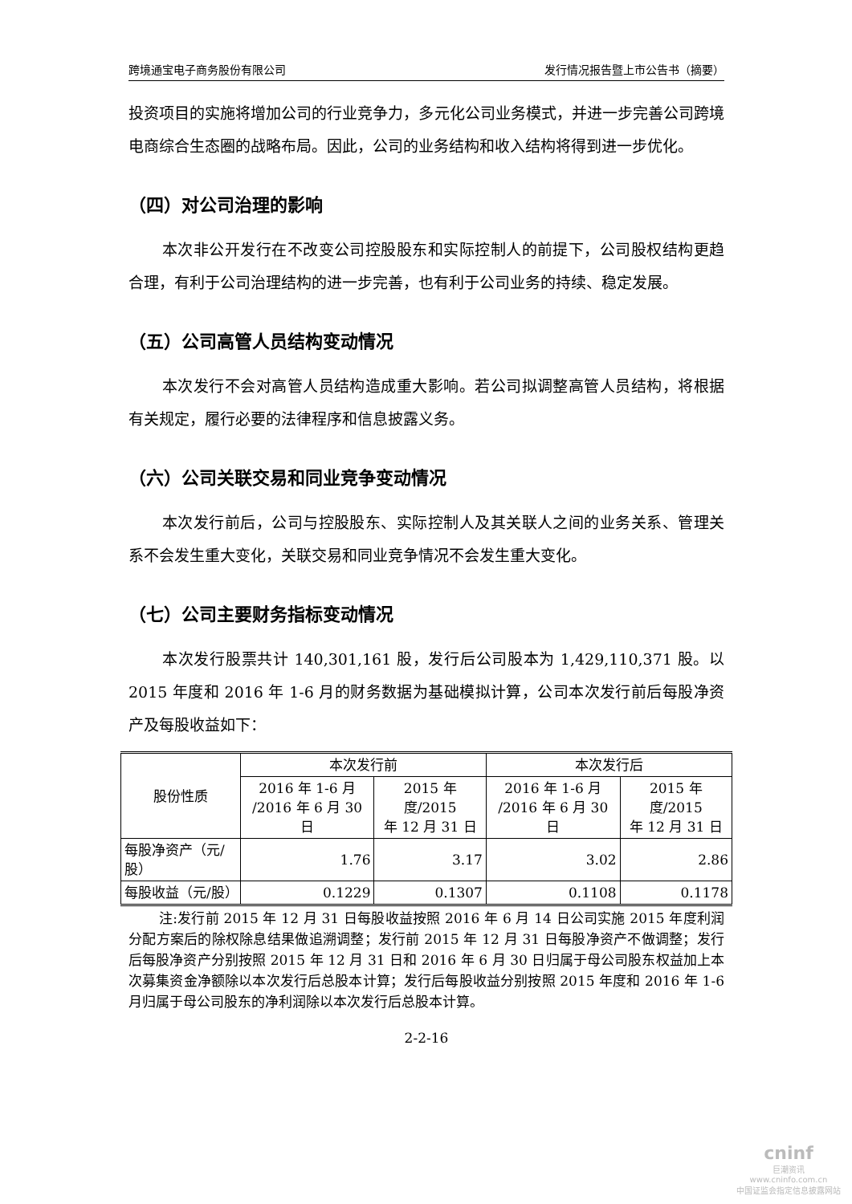跨境通宝电子商务股份有限公司 发行情况报告暨上市公告书（摘要）
投资项目的实施将增加公司的行业竞争力，多元化公司业务模式，并进一步完善公司跨境电商综合生态圈的战略布局。因此，公司的业务结构和收入结构将得到进一步优化。
（四）对公司治理的影响
本次非公开发行在不改变公司控股股东和实际控制人的前提下，公司股权结构更趋合理，有利于公司治理结构的进一步完善，也有利于公司业务的持续、稳定发展。
（五）公司高管人员结构变动情况
本次发行不会对高管人员结构造成重大影响。若公司拟调整高管人员结构，将根据有关规定，履行必要的法律程序和信息披露义务。
（六）公司关联交易和同业竞争变动情况
本次发行前后，公司与控股股东、实际控制人及其关联人之间的业务关系、管理关系不会发生重大变化，关联交易和同业竞争情况不会发生重大变化。
（七）公司主要财务指标变动情况
本次发行股票共计 140,301,161 股，发行后公司股本为 1,429,110,371 股。以 2015 年度和 2016 年 1-6 月的财务数据为基础模拟计算，公司本次发行前后每股净资产及每股收益如下：
| 股份性质 | 本次发行前 | | 本次发行后 | |
| --- | --- | --- | --- | --- |
| | 2016 年 1-6 月 /2016 年 6 月 30 日 | 2015 年度/2015 年 12 月 31 日 | 2016 年 1-6 月 /2016 年 6 月 30 日 | 2015 年度/2015 年 12 月 31 日 |
| 每股净资产（元/ 股） | 1.76 | 3.17 | 3.02 | 2.86 |
| 每股收益（元/股） | 0.1229 | 0.1307 | 0.1108 | 0.1178 |
注:发行前 2015 年 12 月 31 日每股收益按照 2016 年 6 月 14 日公司实施 2015 年度利润分配方案后的除权除息结果做追溯调整；发行前 2015 年 12 月 31 日每股净资产不做调整；发行后每股净资产分别按照 2015 年 12 月 31 日和 2016 年 6 月 30 日归属于母公司股东权益加上本次募集资金净额除以本次发行后总股本计算；发行后每股收益分别按照 2015 年度和 2016 年 1-6 月归属于母公司股东的净利润除以本次发行后总股本计算。
2-2-16
cninf
巨潮资讯
www.cninfo.com.cn
中国证监会指定信息披露网站